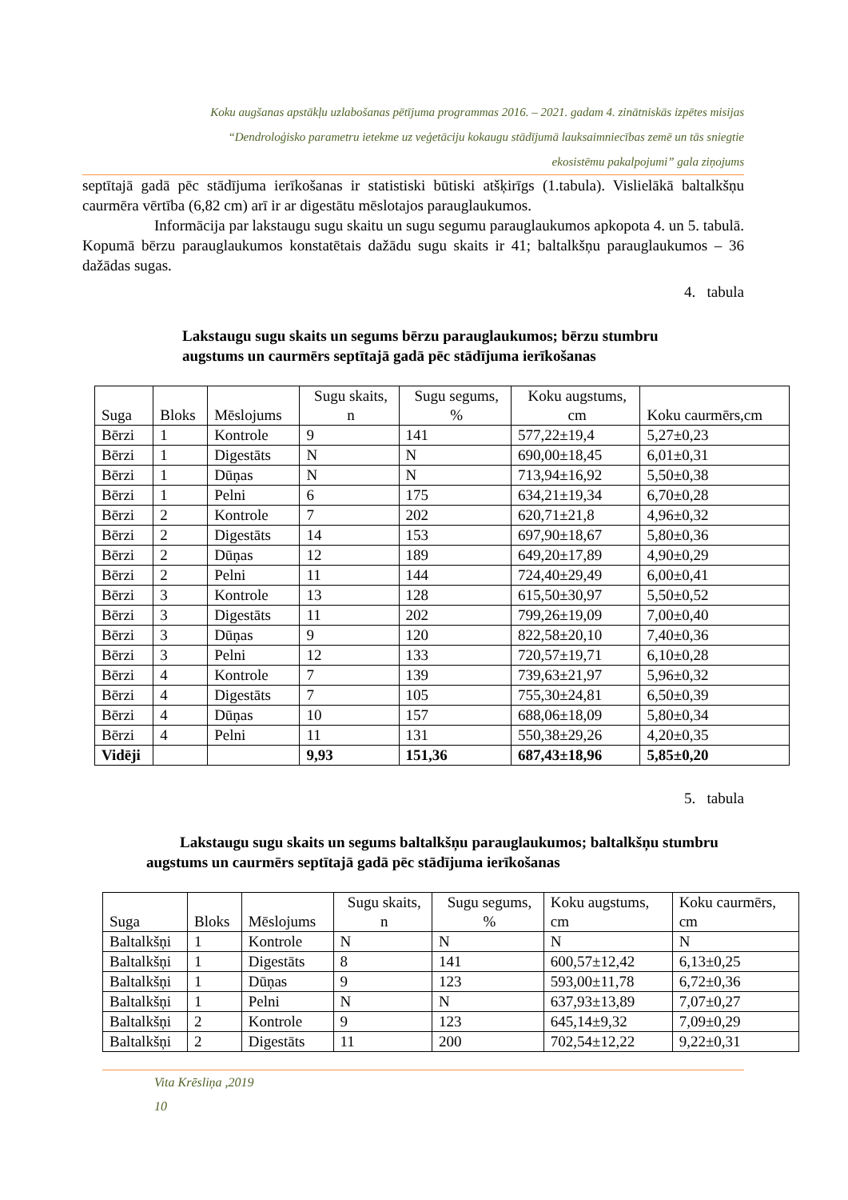Koku augšanas apstākļu uzlabošanas pētījuma programmas 2016. – 2021. gadam 4. zinātniskās izpētes misijas
“Dendroloģisko parametru ietekme uz veģetāciju kokaugu stādījumā lauksaimniecības zemē un tās sniegtie
ekosistēmu pakalpojumi” gala ziņojums
septītajā gadā pēc stādījuma ierīkošanas ir statistiski būtiski atšķirīgs (1.tabula). Vislielākā baltalkšņu caurmēra vērtība (6,82 cm) arī ir ar digestātu mēslotajos parauglaukumos.
Informācija par lakstaugu sugu skaitu un sugu segumu parauglaukumos apkopota 4. un 5. tabulā. Kopumā bērzu parauglaukumos konstatētais dažādu sugu skaits ir 41; baltalkšņu parauglaukumos – 36 dažādas sugas.
4. tabula
Lakstaugu sugu skaits un segums bērzu parauglaukumos; bērzu stumbru augstums un caurmērs septītajā gadā pēc stādījuma ierīkošanas
| Suga | Bloks | Mēslojums | Sugu skaits, n | Sugu segums, % | Koku augstums, cm | Koku caurmērs,cm |
| --- | --- | --- | --- | --- | --- | --- |
| Bērzi | 1 | Kontrole | 9 | 141 | 577,22±19,4 | 5,27±0,23 |
| Bērzi | 1 | Digestāts | N | N | 690,00±18,45 | 6,01±0,31 |
| Bērzi | 1 | Dūņas | N | N | 713,94±16,92 | 5,50±0,38 |
| Bērzi | 1 | Pelni | 6 | 175 | 634,21±19,34 | 6,70±0,28 |
| Bērzi | 2 | Kontrole | 7 | 202 | 620,71±21,8 | 4,96±0,32 |
| Bērzi | 2 | Digestāts | 14 | 153 | 697,90±18,67 | 5,80±0,36 |
| Bērzi | 2 | Dūņas | 12 | 189 | 649,20±17,89 | 4,90±0,29 |
| Bērzi | 2 | Pelni | 11 | 144 | 724,40±29,49 | 6,00±0,41 |
| Bērzi | 3 | Kontrole | 13 | 128 | 615,50±30,97 | 5,50±0,52 |
| Bērzi | 3 | Digestāts | 11 | 202 | 799,26±19,09 | 7,00±0,40 |
| Bērzi | 3 | Dūņas | 9 | 120 | 822,58±20,10 | 7,40±0,36 |
| Bērzi | 3 | Pelni | 12 | 133 | 720,57±19,71 | 6,10±0,28 |
| Bērzi | 4 | Kontrole | 7 | 139 | 739,63±21,97 | 5,96±0,32 |
| Bērzi | 4 | Digestāts | 7 | 105 | 755,30±24,81 | 6,50±0,39 |
| Bērzi | 4 | Dūņas | 10 | 157 | 688,06±18,09 | 5,80±0,34 |
| Bērzi | 4 | Pelni | 11 | 131 | 550,38±29,26 | 4,20±0,35 |
| Vidēji | | | 9,93 | 151,36 | 687,43±18,96 | 5,85±0,20 |
5. tabula
Lakstaugu sugu skaits un segums baltalkšņu parauglaukumos; baltalkšņu stumbru augstums un caurmērs septītajā gadā pēc stādījuma ierīkošanas
| Suga | Bloks | Mēslojums | Sugu skaits, n | Sugu segums, % | Koku augstums, cm | Koku caurmērs, cm |
| --- | --- | --- | --- | --- | --- | --- |
| Baltalkšņi | 1 | Kontrole | N | N | N | N |
| Baltalkšņi | 1 | Digestāts | 8 | 141 | 600,57±12,42 | 6,13±0,25 |
| Baltalkšņi | 1 | Dūņas | 9 | 123 | 593,00±11,78 | 6,72±0,36 |
| Baltalkšņi | 1 | Pelni | N | N | 637,93±13,89 | 7,07±0,27 |
| Baltalkšņi | 2 | Kontrole | 9 | 123 | 645,14±9,32 | 7,09±0,29 |
| Baltalkšņi | 2 | Digestāts | 11 | 200 | 702,54±12,22 | 9,22±0,31 |
Vita Krēsliņa ,2019
10